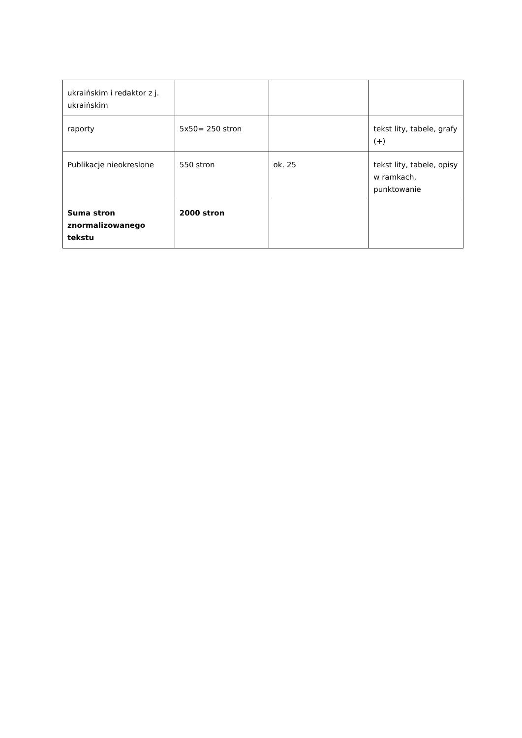| ukraińskim i redaktor z j. ukraińskim | | | |
| raporty | 5x50= 250 stron | | tekst lity, tabele, grafy (+) |
| Publikacje nieokreslone | 550 stron | ok. 25 | tekst lity, tabele, opisy w ramkach, punktowanie |
| Suma stron znormalizowanego tekstu | 2000 stron | | |